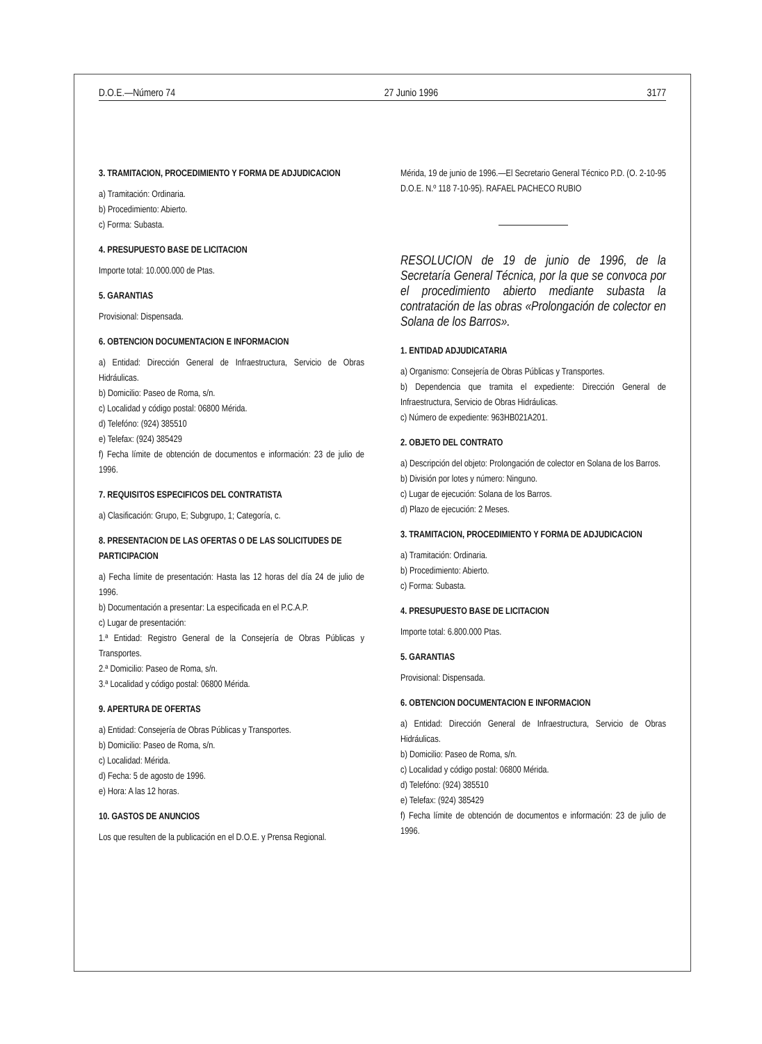D.O.E.—Número 74 27 Junio 1996 3177
3. TRAMITACION, PROCEDIMIENTO Y FORMA DE ADJUDICACION
a) Tramitación: Ordinaria.
b) Procedimiento: Abierto.
c) Forma: Subasta.
4. PRESUPUESTO BASE DE LICITACION
Importe total: 10.000.000 de Ptas.
5. GARANTIAS
Provisional: Dispensada.
6. OBTENCION DOCUMENTACION E INFORMACION
a) Entidad: Dirección General de Infraestructura, Servicio de Obras Hidráulicas.
b) Domicilio: Paseo de Roma, s/n.
c) Localidad y código postal: 06800 Mérida.
d) Telefóno: (924) 385510
e) Telefax: (924) 385429
f) Fecha límite de obtención de documentos e información: 23 de julio de 1996.
7. REQUISITOS ESPECIFICOS DEL CONTRATISTA
a) Clasificación: Grupo, E; Subgrupo, 1; Categoría, c.
8. PRESENTACION DE LAS OFERTAS O DE LAS SOLICITUDES DE PARTICIPACION
a) Fecha límite de presentación: Hasta las 12 horas del día 24 de julio de 1996.
b) Documentación a presentar: La especificada en el P.C.A.P.
c) Lugar de presentación:
1.ª Entidad: Registro General de la Consejería de Obras Públicas y Transportes.
2.ª Domicilio: Paseo de Roma, s/n.
3.ª Localidad y código postal: 06800 Mérida.
9. APERTURA DE OFERTAS
a) Entidad: Consejería de Obras Públicas y Transportes.
b) Domicilio: Paseo de Roma, s/n.
c) Localidad: Mérida.
d) Fecha: 5 de agosto de 1996.
e) Hora: A las 12 horas.
10. GASTOS DE ANUNCIOS
Los que resulten de la publicación en el D.O.E. y Prensa Regional.
Mérida, 19 de junio de 1996.—El Secretario General Técnico P.D. (O. 2-10-95 D.O.E. N.º 118 7-10-95). RAFAEL PACHECO RUBIO
RESOLUCION de 19 de junio de 1996, de la Secretaría General Técnica, por la que se convoca por el procedimiento abierto mediante subasta la contratación de las obras «Prolongación de colector en Solana de los Barros».
1. ENTIDAD ADJUDICATARIA
a) Organismo: Consejería de Obras Públicas y Transportes.
b) Dependencia que tramita el expediente: Dirección General de Infraestructura, Servicio de Obras Hidráulicas.
c) Número de expediente: 963HB021A201.
2. OBJETO DEL CONTRATO
a) Descripción del objeto: Prolongación de colector en Solana de los Barros.
b) División por lotes y número: Ninguno.
c) Lugar de ejecución: Solana de los Barros.
d) Plazo de ejecución: 2 Meses.
3. TRAMITACION, PROCEDIMIENTO Y FORMA DE ADJUDICACION
a) Tramitación: Ordinaria.
b) Procedimiento: Abierto.
c) Forma: Subasta.
4. PRESUPUESTO BASE DE LICITACION
Importe total: 6.800.000 Ptas.
5. GARANTIAS
Provisional: Dispensada.
6. OBTENCION DOCUMENTACION E INFORMACION
a) Entidad: Dirección General de Infraestructura, Servicio de Obras Hidráulicas.
b) Domicilio: Paseo de Roma, s/n.
c) Localidad y código postal: 06800 Mérida.
d) Telefóno: (924) 385510
e) Telefax: (924) 385429
f) Fecha límite de obtención de documentos e información: 23 de julio de 1996.